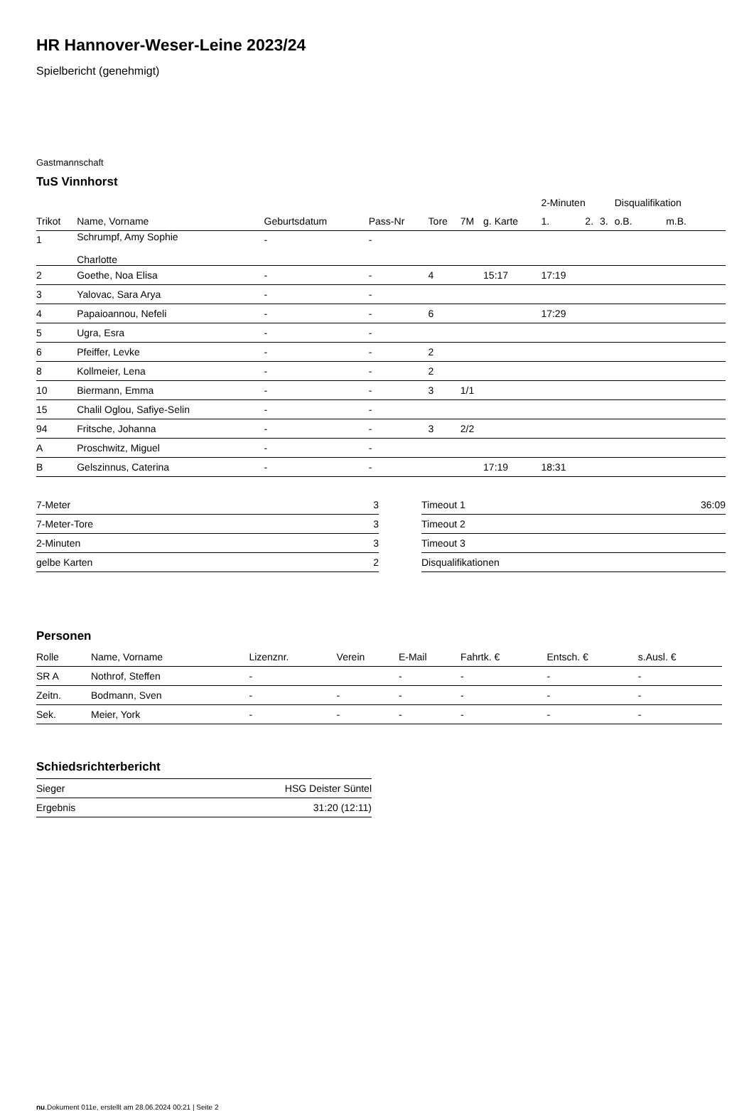HR Hannover-Weser-Leine 2023/24
Spielbericht (genehmigt)
Gastmannschaft
TuS Vinnhorst
| | | | | | | | 2-Minuten | | | Disqualifikation | |
| --- | --- | --- | --- | --- | --- | --- | --- | --- | --- | --- | --- |
| Trikot | Name, Vorname | Geburtsdatum | Pass-Nr | Tore | 7M | g. Karte | 1. | 2. | 3. | o.B. | m.B. |
| 1 | Schrumpf, Amy Sophie Charlotte | - | - | | | | | | | | |
| 2 | Goethe, Noa Elisa | - | - | 4 | | 15:17 | 17:19 | | | | |
| 3 | Yalovac, Sara Arya | - | - | | | | | | | | |
| 4 | Papaioannou, Nefeli | - | - | 6 | | | 17:29 | | | | |
| 5 | Ugra, Esra | - | - | | | | | | | | |
| 6 | Pfeiffer, Levke | - | - | 2 | | | | | | | |
| 8 | Kollmeier, Lena | - | - | 2 | | | | | | | |
| 10 | Biermann, Emma | - | - | 3 | 1/1 | | | | | | |
| 15 | Chalil Oglou, Safiye-Selin | - | - | | | | | | | | |
| 94 | Fritsche, Johanna | - | - | 3 | 2/2 | | | | | | |
| A | Proschwitz, Miguel | - | - | | | | | | | | |
| B | Gelszinnus, Caterina | - | - | | | 17:19 | 18:31 | | | | |
| 7-Meter | 3 |
| 7-Meter-Tore | 3 |
| 2-Minuten | 3 |
| gelbe Karten | 2 |
| Timeout 1 | 36:09 |
| Timeout 2 | |
| Timeout 3 | |
| Disqualifikationen | |
Personen
| Rolle | Name, Vorname | Lizenznr. | Verein | E-Mail | Fahrtk. € | Entsch. € | s.Ausl. € |
| --- | --- | --- | --- | --- | --- | --- | --- |
| SR A | Nothrof, Steffen | - | | - | - | - | - |
| Zeitn. | Bodmann, Sven | - | - | - | - | - | - |
| Sek. | Meier, York | - | - | - | - | - | - |
Schiedsrichterbericht
| Sieger | HSG Deister Süntel |
| Ergebnis | 31:20 (12:11) |
nu.Dokument 011e, erstellt am 28.06.2024 00:21 | Seite 2